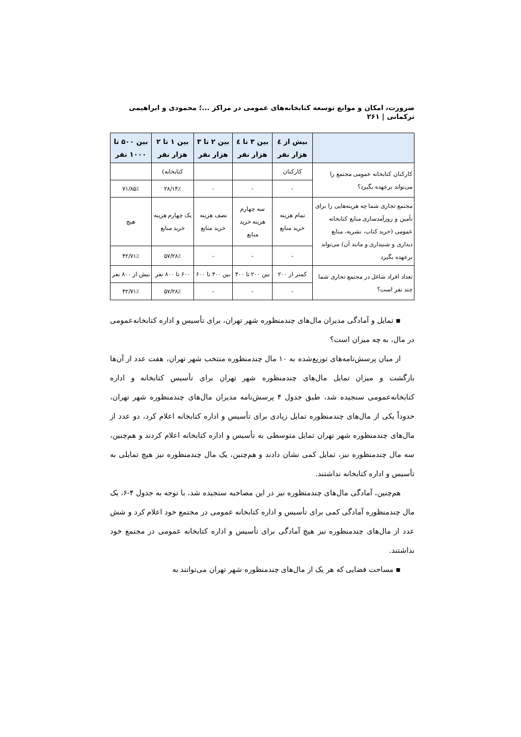ضرورت، امکان و موانع توسعه کتابخانه‌های عمومی در مراکز ...؛ محمودی و ابراهیمی ترکمانی | ۲۶۱
| | بیش از ٤ هزار نفر | بین ۳ تا ٤ هزار نفر | بین ۲ تا ۳ هزار نفر | بین ۱ تا ۲ هزار نفر | بین ۵۰۰ تا ۱۰۰۰ نفر |
| --- | --- | --- | --- | --- | --- |
| کارکنان کتابخانه عمومی مجتمع را می‌تواند برعهده بگیرد؟ | کارکنان | | | کتابخانه) | |
| | - | - | - | ۱۴٪/۲۸ | ۸۵٪/۷۱ |
| مجتمع تجاری شما چه هزینه‌هایی را برای تأمین و روزآمدسازی منابع کتابخانه عمومی (خرید کتاب، نشریه، منابع دیداری و شنیداری و مانند آن) می‌تواند برعهده بگیرد | تمام هزینه خرید منابع | سه چهارم هزینه خرید منابع | نصف هزینه خرید منابع | یک چهارم هزینه خرید منابع | هیچ |
| | - | - | - | ۲۸٪/۵۷ | ۷۱٪/۴۲ |
| تعداد افراد شاغل در مجتمع تجاری شما چند نفر است؟ | کمتر از ۲۰۰ | بین ۲۰۰ تا ۴۰۰ | بین ۴۰۰ تا ۶۰۰ | ۶۰۰ تا ۸۰۰ نفر | بیش از ۸۰۰ نفر |
| | - | - | - | ۲۸٪/۵۷ | ۷۱٪/۴۲ |
▪ تمایل و آمادگی مدیران مال‌های چندمنظوره شهر تهران، برای تأسیس و اداره کتابخانه‌عمومی در مال، به چه میزان است؟
از میان پرسش‌نامه‌های توزیع‌شده به ۱۰ مال چندمنظوره منتخب شهر تهران، هفت عدد از آن‌ها بازگشت و میزان تمایل مال‌های چندمنظوره شهر تهران برای تأسیس کتابخانه و اداره کتابخانه‌عمومی سنجیده شد، طبق جدول ۴ پرسش‌نامه مدیران مال‌های چندمنظوره شهر تهران، حدوداً یکی از مال‌های چندمنظوره تمایل زیادی برای تأسیس و اداره کتابخانه اعلام کرد، دو عدد از مال‌های چندمنظوره شهر تهران تمایل متوسطی به تأسیس و اداره کتابخانه اعلام کردند و هم‌چنین، سه مال چندمنظوره نیز، تمایل کمی نشان دادند و هم‌چنین، یک مال چندمنظوره نیز هیچ تمایلی به تأسیس و اداره کتابخانه نداشتند.
هم‌چنین، آمادگی مال‌های چندمنظوره نیز در این مصاحبه سنجیده شد، با توجه به جدول ۴-۶، یک مال چندمنظوره آمادگی کمی برای تأسیس و اداره کتابخانه عمومی در مجتمع خود اعلام کرد و شش عدد از مال‌های چندمنظوره نیز هیچ آمادگی برای تأسیس و اداره کتابخانه عمومی در مجتمع خود نداشتند.
▪ مساحت فضایی که هر یک از مال‌های چندمنظوره شهر تهران می‌توانند به